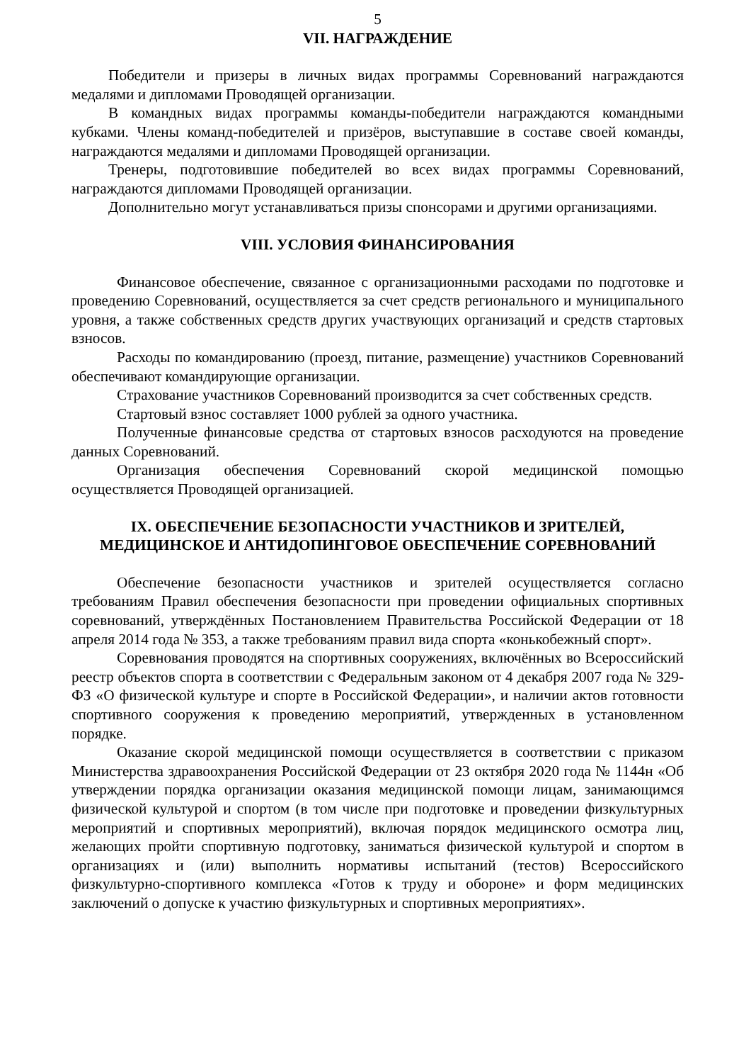5
VII. НАГРАЖДЕНИЕ
Победители и призеры в личных видах программы Соревнований награждаются медалями и дипломами Проводящей организации.
В командных видах программы команды-победители награждаются командными кубками. Члены команд-победителей и призёров, выступавшие в составе своей команды, награждаются медалями и дипломами Проводящей организации.
Тренеры, подготовившие победителей во всех видах программы Соревнований, награждаются дипломами Проводящей организации.
Дополнительно могут устанавливаться призы спонсорами и другими организациями.
VIII. УСЛОВИЯ ФИНАНСИРОВАНИЯ
Финансовое обеспечение, связанное с организационными расходами по подготовке и проведению Соревнований, осуществляется за счет средств регионального и муниципального уровня, а также собственных средств других участвующих организаций и средств стартовых взносов.
Расходы по командированию (проезд, питание, размещение) участников Соревнований обеспечивают командирующие организации.
Страхование участников Соревнований производится за счет собственных средств.
Стартовый взнос составляет 1000 рублей за одного участника.
Полученные финансовые средства от стартовых взносов расходуются на проведение данных Соревнований.
Организация обеспечения Соревнований скорой медицинской помощью осуществляется Проводящей организацией.
IX. ОБЕСПЕЧЕНИЕ БЕЗОПАСНОСТИ УЧАСТНИКОВ И ЗРИТЕЛЕЙ,
МЕДИЦИНСКОЕ И АНТИДОПИНГОВОЕ ОБЕСПЕЧЕНИЕ СОРЕВНОВАНИЙ
Обеспечение безопасности участников и зрителей осуществляется согласно требованиям Правил обеспечения безопасности при проведении официальных спортивных соревнований, утверждённых Постановлением Правительства Российской Федерации от 18 апреля 2014 года № 353, а также требованиям правил вида спорта «конькобежный спорт».
Соревнования проводятся на спортивных сооружениях, включённых во Всероссийский реестр объектов спорта в соответствии с Федеральным законом от 4 декабря 2007 года № 329-ФЗ «О физической культуре и спорте в Российской Федерации», и наличии актов готовности спортивного сооружения к проведению мероприятий, утвержденных в установленном порядке.
Оказание скорой медицинской помощи осуществляется в соответствии с приказом Министерства здравоохранения Российской Федерации от 23 октября 2020 года № 1144н «Об утверждении порядка организации оказания медицинской помощи лицам, занимающимся физической культурой и спортом (в том числе при подготовке и проведении физкультурных мероприятий и спортивных мероприятий), включая порядок медицинского осмотра лиц, желающих пройти спортивную подготовку, заниматься физической культурой и спортом в организациях и (или) выполнить нормативы испытаний (тестов) Всероссийского физкультурно-спортивного комплекса «Готов к труду и обороне» и форм медицинских заключений о допуске к участию физкультурных и спортивных мероприятиях».